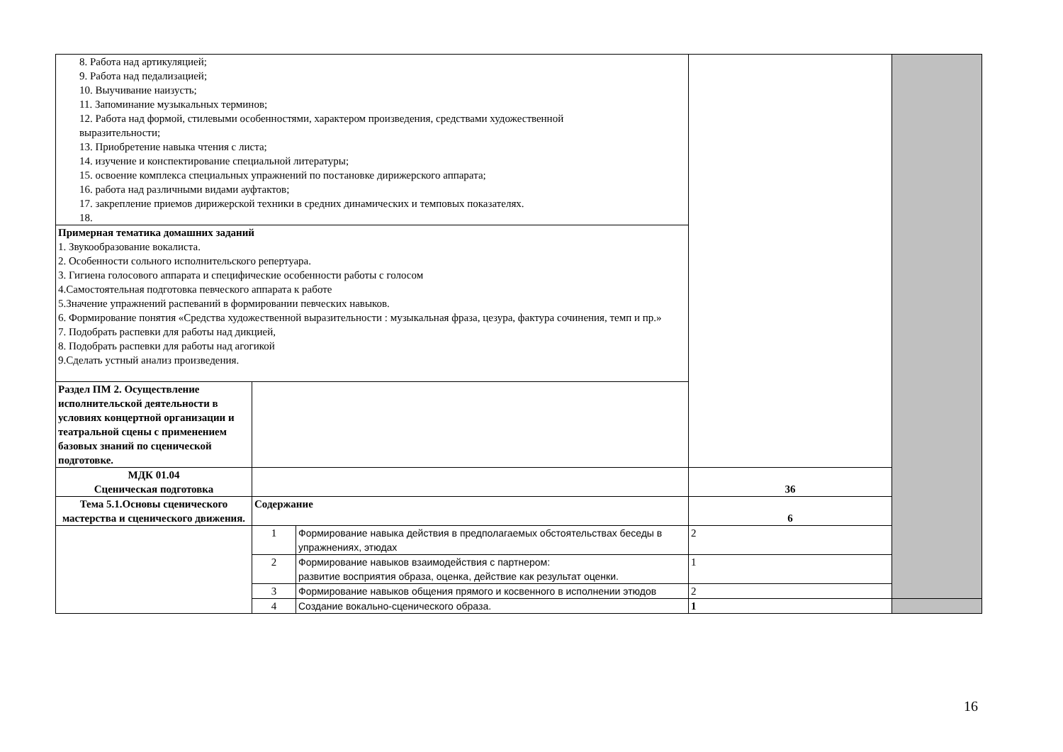| 8. Работа над артикуляцией; 9. Работа над педализацией; 10. Выучивание наизусть; 11. Запоминание музыкальных терминов; 12. Работа над формой, стилевыми особенностями, характером произведения, средствами художественной выразительности; 13. Приобретение навыка чтения с листа; 14. изучение и конспектирование специальной литературы; 15. освоение комплекса специальных упражнений по постановке дирижерского аппарата; 16. работа над различными видами ауфтактов; 17. закрепление приемов дирижерской техники в средних динамических и темповых показателях. 18. | | | | |
| Примерная тематика домашних заданий 1. Звукообразование вокалиста. 2. Особенности сольного исполнительского репертуара. 3. Гигиена голосового аппарата и специфические особенности работы с голосом 4.Самостоятельная подготовка певческого аппарата к работе 5.Значение упражнений распеваний в формировании певческих навыков. 6. Формирование понятия «Средства художественной выразительности : музыкальная фраза, цезура, фактура сочинения, темп и пр.» 7. Подобрать распевки для работы над дикцией, 8. Подобрать распевки для работы над агогикой 9.Сделать устный анализ произведения. | | | | |
| Раздел ПМ 2. Осуществление исполнительской деятельности в условиях концертной организации и театральной сцены с применением базовых знаний по сценической подготовке. | | | | |
| МДК 01.04 Сценическая подготовка | | | 36 | |
| Тема 5.1.Основы сценического мастерства и сценического движения. | Содержание | | 6 | |
| | 1 | Формирование навыка действия в предполагаемых обстоятельствах беседы в упражнениях, этюдах | 2 | |
| | 2 | Формирование навыков взаимодействия с партнером: развитие восприятия образа, оценка, действие как результат оценки. | 1 | |
| | 3 | Формирование навыков общения прямого и косвенного в исполнении этюдов | 2 | |
| | 4 | Создание вокально-сценического образа. | 1 | |
16